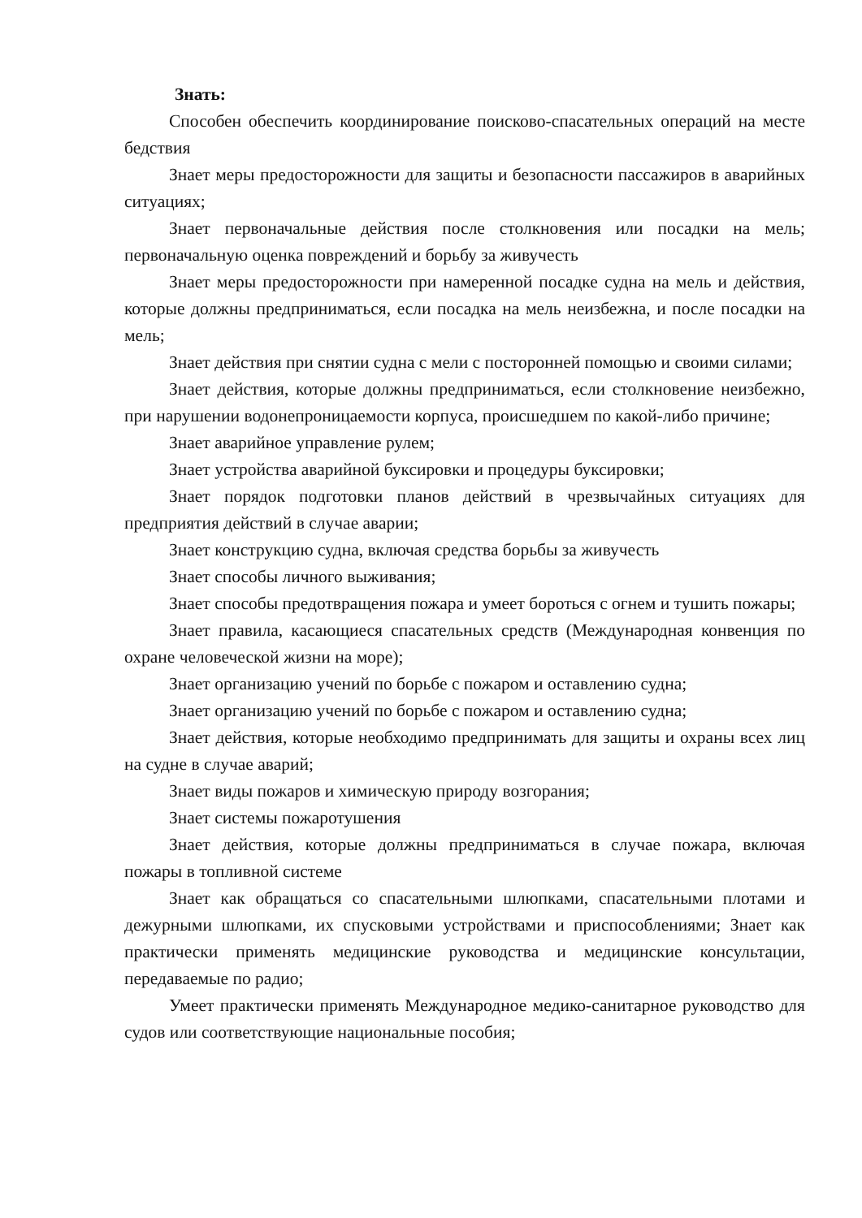Знать:
Способен обеспечить координирование поисково-спасательных операций на месте бедствия
Знает меры предосторожности для защиты и безопасности пассажиров в аварийных ситуациях;
Знает первоначальные действия после столкновения или посадки на мель; первоначальную оценка повреждений и борьбу за живучесть
Знает меры предосторожности при намеренной посадке судна на мель и действия, которые должны предприниматься, если посадка на мель неизбежна, и после посадки на мель;
Знает действия при снятии судна с мели с посторонней помощью и своими силами;
Знает действия, которые должны предприниматься, если столкновение неизбежно, при нарушении водонепроницаемости корпуса, происшедшем по какой-либо причине;
Знает аварийное управление рулем;
Знает устройства аварийной буксировки и процедуры буксировки;
Знает порядок подготовки планов действий в чрезвычайных ситуациях для предприятия действий в случае аварии;
Знает конструкцию судна, включая средства борьбы за живучесть
Знает способы личного выживания;
Знает способы предотвращения пожара и умеет бороться с огнем и тушить пожары;
Знает правила, касающиеся спасательных средств (Международная конвенция по охране человеческой жизни на море);
Знает организацию учений по борьбе с пожаром и оставлению судна;
Знает организацию учений по борьбе с пожаром и оставлению судна;
Знает действия, которые необходимо предпринимать для защиты и охраны всех лиц на судне в случае аварий;
Знает виды пожаров и химическую природу возгорания;
Знает системы пожаротушения
Знает действия, которые должны предприниматься в случае пожара, включая пожары в топливной системе
Знает как обращаться со спасательными шлюпками, спасательными плотами и дежурными шлюпками, их спусковыми устройствами и приспособлениями; Знает как практически применять медицинские руководства и медицинские консультации, передаваемые по радио;
Умеет практически применять Международное медико-санитарное руководство для судов или соответствующие национальные пособия;